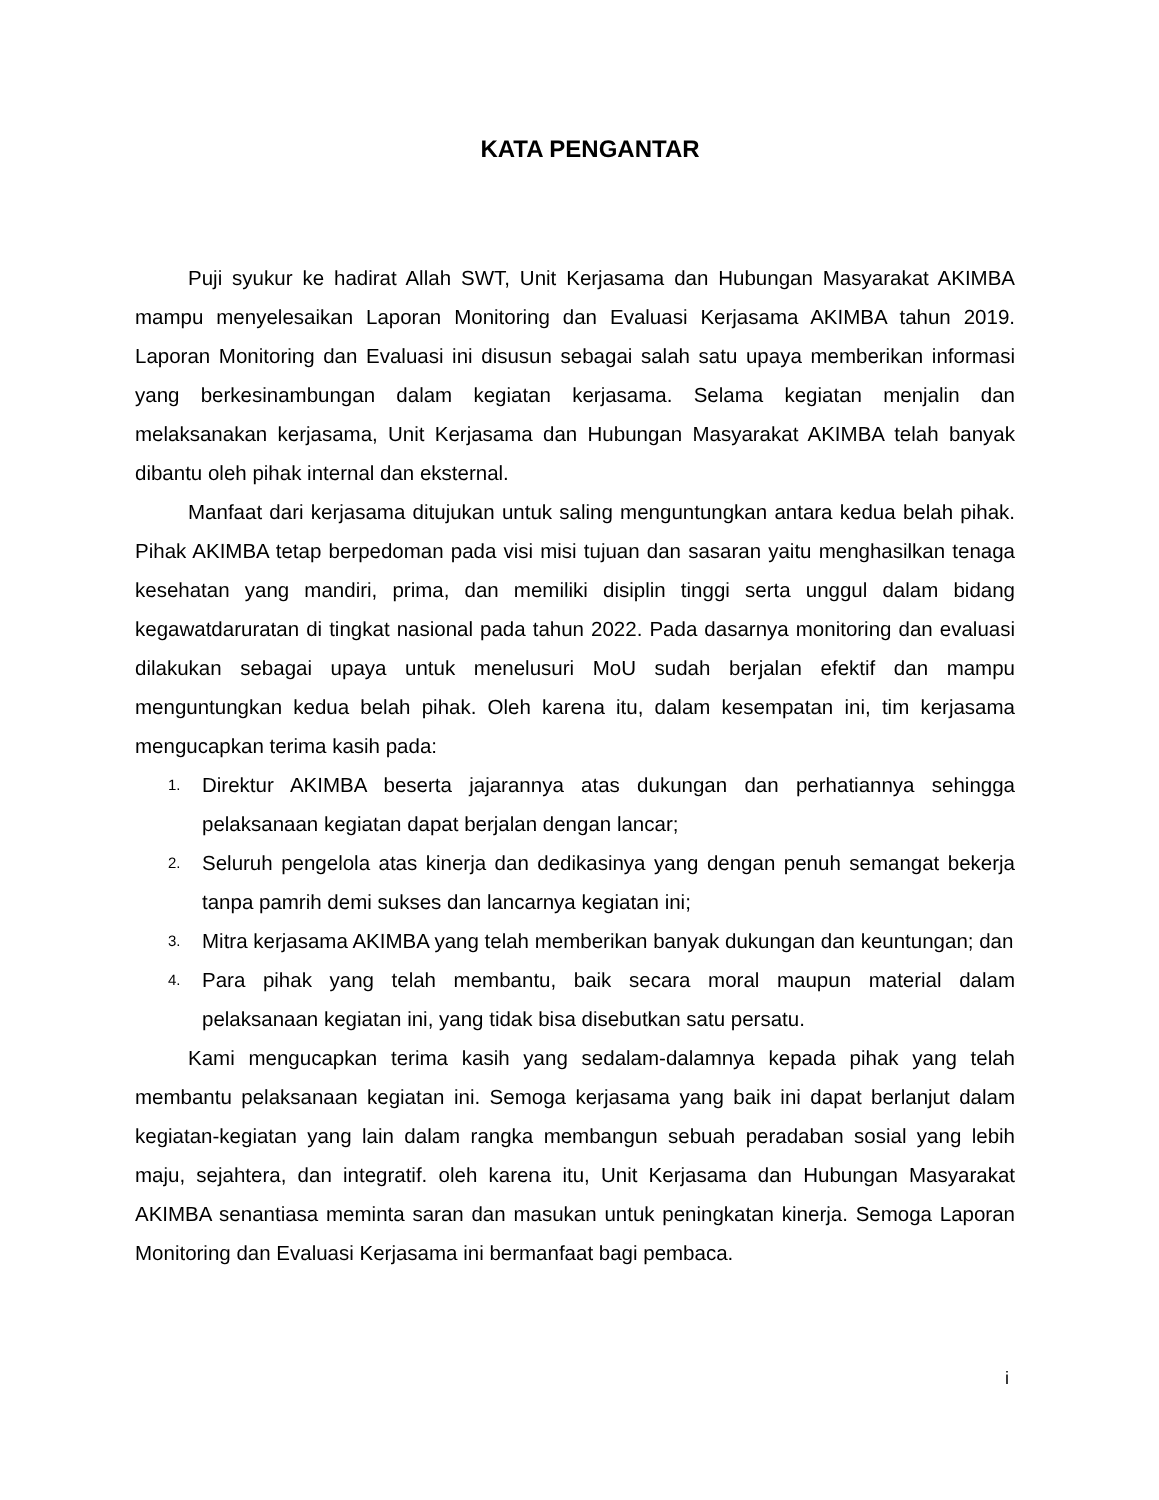KATA PENGANTAR
Puji syukur ke hadirat Allah SWT, Unit Kerjasama dan Hubungan Masyarakat AKIMBA mampu menyelesaikan Laporan Monitoring dan Evaluasi Kerjasama AKIMBA tahun 2019. Laporan Monitoring dan Evaluasi ini disusun sebagai salah satu upaya memberikan informasi yang berkesinambungan dalam kegiatan kerjasama. Selama kegiatan menjalin dan melaksanakan kerjasama, Unit Kerjasama dan Hubungan Masyarakat AKIMBA telah banyak dibantu oleh pihak internal dan eksternal.
Manfaat dari kerjasama ditujukan untuk saling menguntungkan antara kedua belah pihak. Pihak AKIMBA tetap berpedoman pada visi misi tujuan dan sasaran yaitu menghasilkan tenaga kesehatan yang mandiri, prima, dan memiliki disiplin tinggi serta unggul dalam bidang kegawatdaruratan di tingkat nasional pada tahun 2022. Pada dasarnya monitoring dan evaluasi dilakukan sebagai upaya untuk menelusuri MoU sudah berjalan efektif dan mampu menguntungkan kedua belah pihak. Oleh karena itu, dalam kesempatan ini, tim kerjasama mengucapkan terima kasih pada:
1. Direktur AKIMBA beserta jajarannya atas dukungan dan perhatiannya sehingga pelaksanaan kegiatan dapat berjalan dengan lancar;
2. Seluruh pengelola atas kinerja dan dedikasinya yang dengan penuh semangat bekerja tanpa pamrih demi sukses dan lancarnya kegiatan ini;
3. Mitra kerjasama AKIMBA yang telah memberikan banyak dukungan dan keuntungan; dan
4. Para pihak yang telah membantu, baik secara moral maupun material dalam pelaksanaan kegiatan ini, yang tidak bisa disebutkan satu persatu.
Kami mengucapkan terima kasih yang sedalam-dalamnya kepada pihak yang telah membantu pelaksanaan kegiatan ini. Semoga kerjasama yang baik ini dapat berlanjut dalam kegiatan-kegiatan yang lain dalam rangka membangun sebuah peradaban sosial yang lebih maju, sejahtera, dan integratif. oleh karena itu, Unit Kerjasama dan Hubungan Masyarakat AKIMBA senantiasa meminta saran dan masukan untuk peningkatan kinerja. Semoga Laporan Monitoring dan Evaluasi Kerjasama ini bermanfaat bagi pembaca.
i